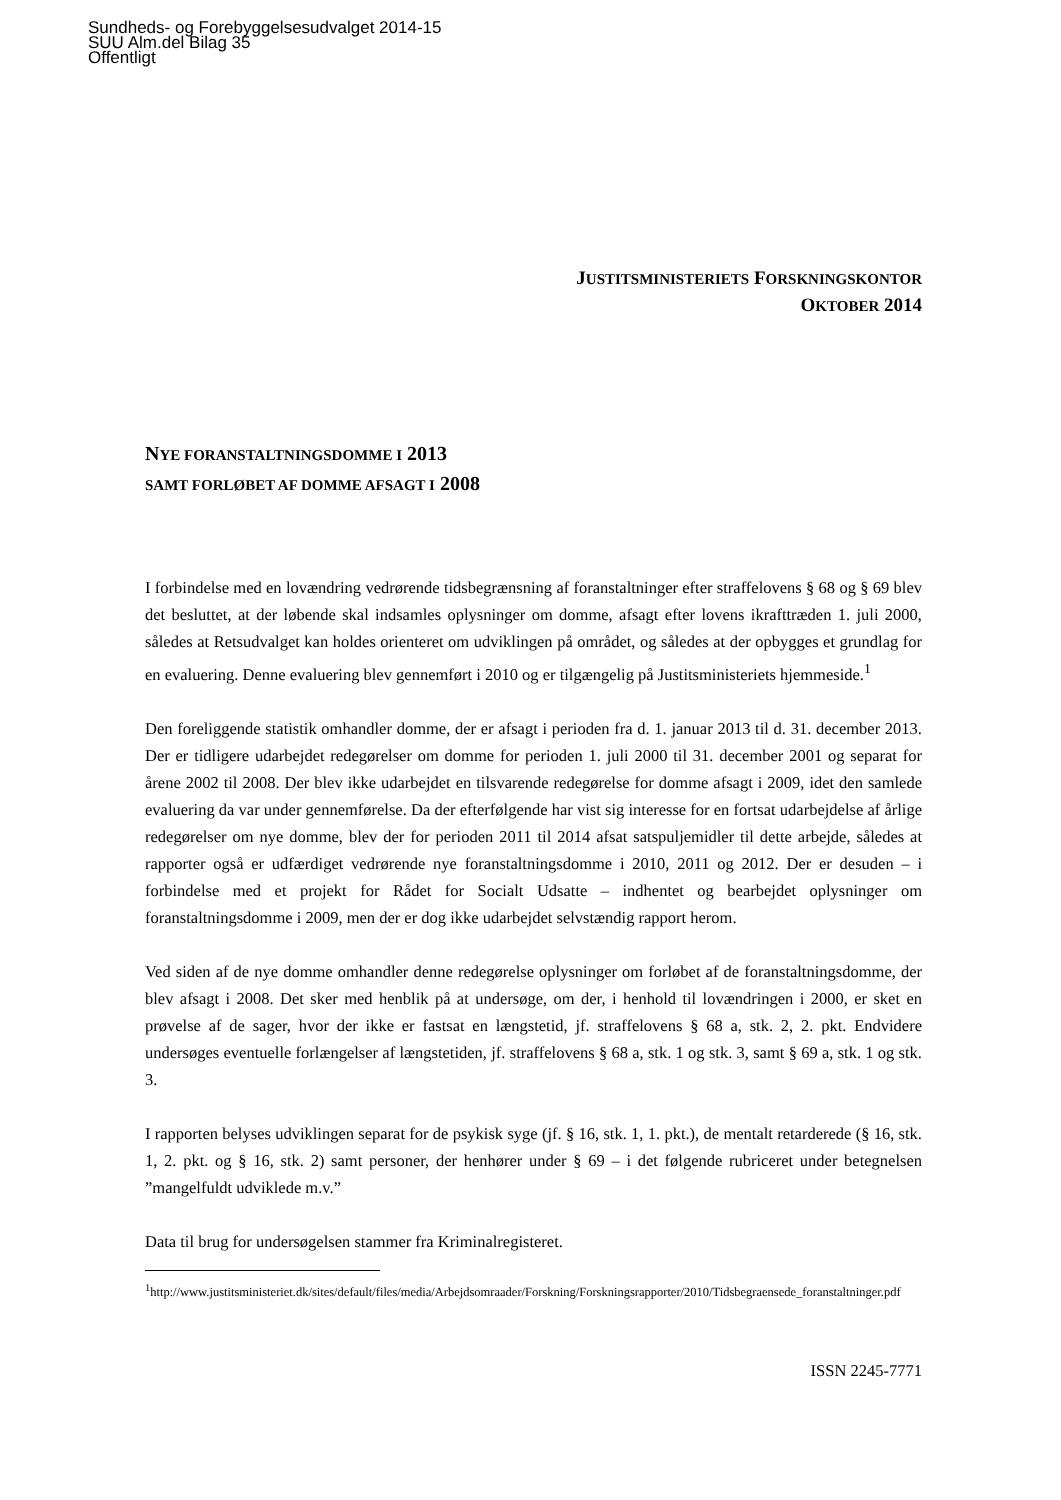Sundheds- og Forebyggelsesudvalget 2014-15
SUU Alm.del Bilag 35
Offentligt
JUSTITSMINISTERIETS FORSKNINGSKONTOR
OKTOBER 2014
NYE FORANSTALTNINGSDOMME I 2013
SAMT FORLØBET AF DOMME AFSAGT I 2008
I forbindelse med en lovændring vedrørende tidsbegrænsning af foranstaltninger efter straffelovens § 68 og § 69 blev det besluttet, at der løbende skal indsamles oplysninger om domme, afsagt efter lovens ikrafttræden 1. juli 2000, således at Retsudvalget kan holdes orienteret om udviklingen på området, og således at der opbygges et grundlag for en evaluering. Denne evaluering blev gennemført i 2010 og er tilgængelig på Justitsministeriets hjemmeside.<sup>1</sup>
Den foreliggende statistik omhandler domme, der er afsagt i perioden fra d. 1. januar 2013 til d. 31. december 2013. Der er tidligere udarbejdet redegørelser om domme for perioden 1. juli 2000 til 31. december 2001 og separat for årene 2002 til 2008. Der blev ikke udarbejdet en tilsvarende redegørelse for domme afsagt i 2009, idet den samlede evaluering da var under gennemførelse. Da der efterfølgende har vist sig interesse for en fortsat udarbejdelse af årlige redegørelser om nye domme, blev der for perioden 2011 til 2014 afsat satspuljemidler til dette arbejde, således at rapporter også er udfærdiget vedrørende nye foranstaltningsdomme i 2010, 2011 og 2012. Der er desuden – i forbindelse med et projekt for Rådet for Socialt Udsatte – indhentet og bearbejdet oplysninger om foranstaltningsdomme i 2009, men der er dog ikke udarbejdet selvstændig rapport herom.
Ved siden af de nye domme omhandler denne redegørelse oplysninger om forløbet af de foranstaltningsdomme, der blev afsagt i 2008. Det sker med henblik på at undersøge, om der, i henhold til lovændringen i 2000, er sket en prøvelse af de sager, hvor der ikke er fastsat en længstetid, jf. straffelovens § 68 a, stk. 2, 2. pkt. Endvidere undersøges eventuelle forlængelser af længstetiden, jf. straffelovens § 68 a, stk. 1 og stk. 3, samt § 69 a, stk. 1 og stk. 3.
I rapporten belyses udviklingen separat for de psykisk syge (jf. § 16, stk. 1, 1. pkt.), de mentalt retarderede (§ 16, stk. 1, 2. pkt. og § 16, stk. 2) samt personer, der henhører under § 69 – i det følgende rubriceret under betegnelsen ”mangelfuldt udviklede m.v.”
Data til brug for undersøgelsen stammer fra Kriminalregisteret.
<sup>1</sup> http://www.justitsministeriet.dk/sites/default/files/media/Arbejdsomraader/Forskning/Forskningsrapporter/2010/Tidsbegraensede_foranstaltninger.pdf
ISSN 2245-7771